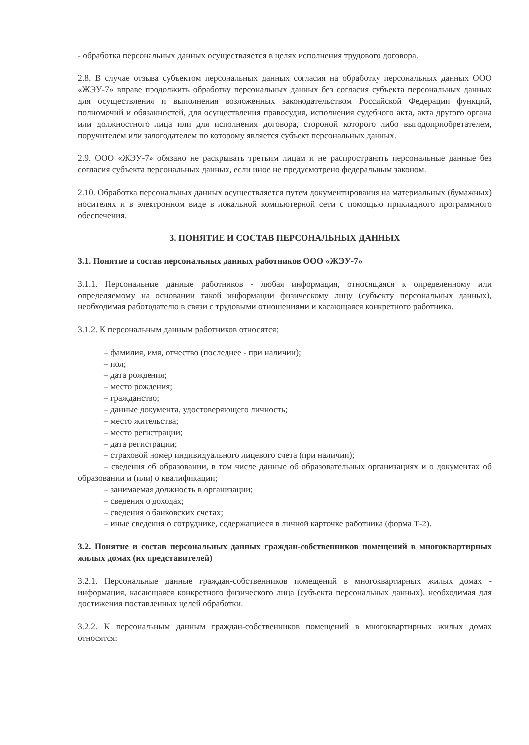- обработка персональных данных осуществляется в целях исполнения трудового договора.
2.8. В случае отзыва субъектом персональных данных согласия на обработку персональных данных ООО «ЖЭУ-7» вправе продолжить обработку персональных данных без согласия субъекта персональных данных для осуществления и выполнения возложенных законодательством Российской Федерации функций, полномочий и обязанностей, для осуществления правосудия, исполнения судебного акта, акта другого органа или должностного лица или для исполнения договора, стороной которого либо выгодоприобретателем, поручителем или залогодателем по которому является субъект персональных данных.
2.9. ООО «ЖЭУ-7» обязано не раскрывать третьим лицам и не распространять персональные данные без согласия субъекта персональных данных, если иное не предусмотрено федеральным законом.
2.10. Обработка персональных данных осуществляется путем документирования на материальных (бумажных) носителях и в электронном виде в локальной компьютерной сети с помощью прикладного программного обеспечения.
3. ПОНЯТИЕ И СОСТАВ ПЕРСОНАЛЬНЫХ ДАННЫХ
3.1. Понятие и состав персональных данных работников ООО «ЖЭУ-7»
3.1.1. Персональные данные работников - любая информация, относящаяся к определенному или определяемому на основании такой информации физическому лицу (субъекту персональных данных), необходимая работодателю в связи с трудовыми отношениями и касающаяся конкретного работника.
3.1.2. К персональным данным работников относятся:
– фамилия, имя, отчество (последнее - при наличии);
– пол;
– дата рождения;
– место рождения;
– гражданство;
– данные документа, удостоверяющего личность;
– место жительства;
– место регистрации;
– дата регистрации;
– страховой номер индивидуального лицевого счета (при наличии);
– сведения об образовании, в том числе данные об образовательных организациях и о документах об образовании и (или) о квалификации;
– занимаемая должность в организации;
– сведения о доходах;
– сведения о банковских счетах;
– иные сведения о сотруднике, содержащиеся в личной карточке работника (форма Т-2).
3.2. Понятие и состав персональных данных граждан-собственников помещений в многоквартирных жилых домах (их представителей)
3.2.1. Персональные данные граждан-собственников помещений в многоквартирных жилых домах - информация, касающаяся конкретного физического лица (субъекта персональных данных), необходимая для достижения поставленных целей обработки.
3.2.2. К персональным данным граждан-собственников помещений в многоквартирных жилых домах относятся: